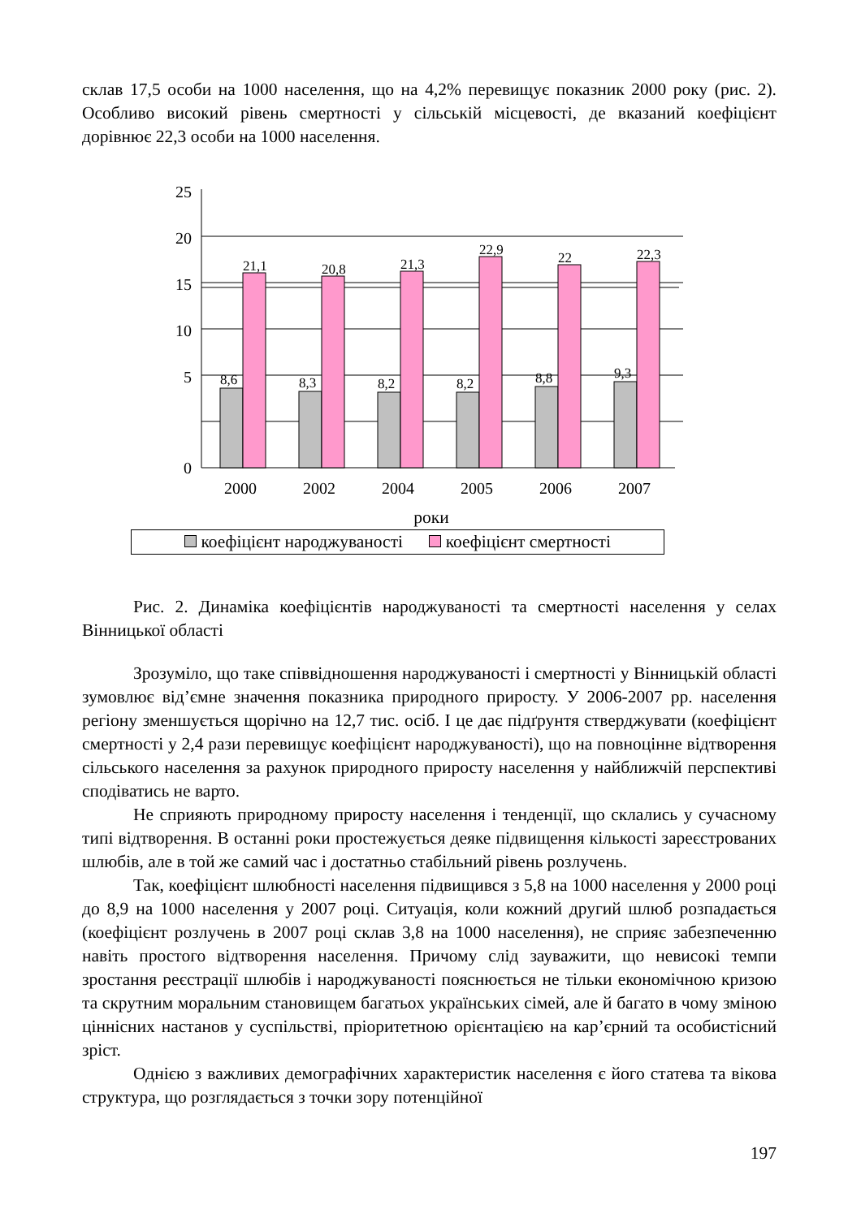склав 17,5 особи на 1000 населення, що на 4,2% перевищує показник 2000 року (рис. 2). Особливо високий рівень смертності у сільській місцевості, де вказаний коефіцієнт дорівнює 22,3 особи на 1000 населення.
25
20
15
10
5
0
8,6
21,1
8,3
20,8
8,2
21,3
8,2
22,9
8,8
22
9,3
22,3
2000
2002
2004
2005
2006
2007
роки
коефіцієнт народжуваності коефіцієнт смертності
Рис. 2. Динаміка коефіцієнтів народжуваності та смертності населення у селах Вінницької області
Зрозуміло, що таке співвідношення народжуваності і смертності у Вінницькій області зумовлює від’ємне значення показника природного приросту. У 2006-2007 рр. населення регіону зменшується щорічно на 12,7 тис. осіб. І це дає підґрунтя стверджувати (коефіцієнт смертності у 2,4 рази перевищує коефіцієнт народжуваності), що на повноцінне відтворення сільського населення за рахунок природного приросту населення у найближчій перспективі сподіватись не варто.
Не сприяють природному приросту населення і тенденції, що склались у сучасному типі відтворення. В останні роки простежується деяке підвищення кількості зареєстрованих шлюбів, але в той же самий час і достатньо стабільний рівень розлучень.
Так, коефіцієнт шлюбності населення підвищився з 5,8 на 1000 населення у 2000 році до 8,9 на 1000 населення у 2007 році. Ситуація, коли кожний другий шлюб розпадається (коефіцієнт розлучень в 2007 році склав 3,8 на 1000 населення), не сприяє забезпеченню навіть простого відтворення населення. Причому слід зауважити, що невисокі темпи зростання реєстрації шлюбів і народжуваності пояснюється не тільки економічною кризою та скрутним моральним становищем багатьох українських сімей, але й багато в чому зміною ціннісних настанов у суспільстві, пріоритетною орієнтацією на кар’єрний та особистісний зріст.
Однією з важливих демографічних характеристик населення є його статева та вікова структура, що розглядається з точки зору потенційної
197